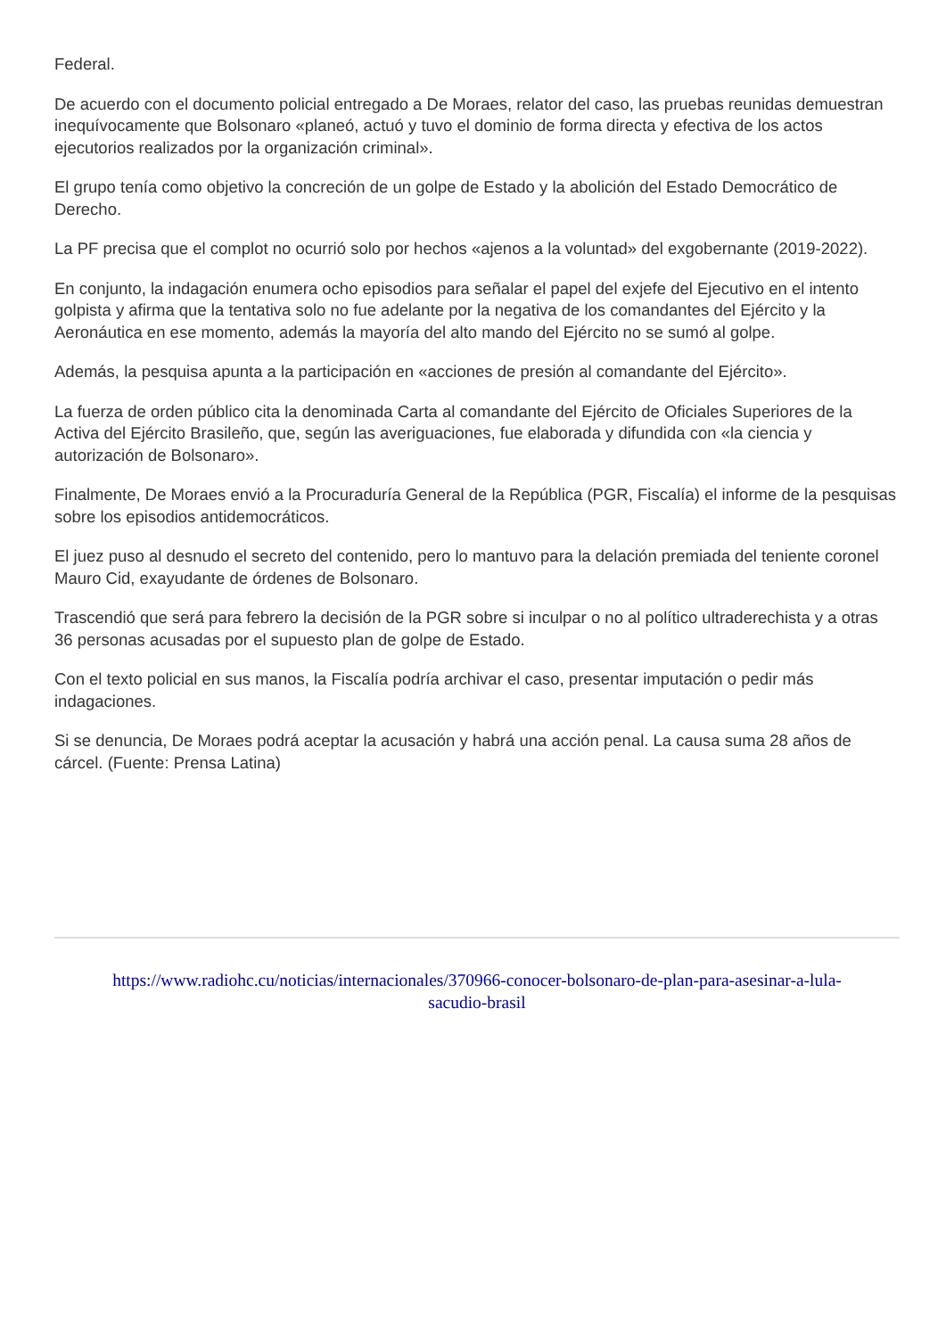Federal.
De acuerdo con el documento policial entregado a De Moraes, relator del caso, las pruebas reunidas demuestran inequívocamente que Bolsonaro «planeó, actuó y tuvo el dominio de forma directa y efectiva de los actos ejecutorios realizados por la organización criminal».
El grupo tenía como objetivo la concreción de un golpe de Estado y la abolición del Estado Democrático de Derecho.
La PF precisa que el complot no ocurrió solo por hechos «ajenos a la voluntad» del exgobernante (2019-2022).
En conjunto, la indagación enumera ocho episodios para señalar el papel del exjefe del Ejecutivo en el intento golpista y afirma que la tentativa solo no fue adelante por la negativa de los comandantes del Ejército y la Aeronáutica en ese momento, además la mayoría del alto mando del Ejército no se sumó al golpe.
Además, la pesquisa apunta a la participación en «acciones de presión al comandante del Ejército».
La fuerza de orden público cita la denominada Carta al comandante del Ejército de Oficiales Superiores de la Activa del Ejército Brasileño, que, según las averiguaciones, fue elaborada y difundida con «la ciencia y autorización de Bolsonaro».
Finalmente, De Moraes envió a la Procuraduría General de la República (PGR, Fiscalía) el informe de la pesquisas sobre los episodios antidemocráticos.
El juez puso al desnudo el secreto del contenido, pero lo mantuvo para la delación premiada del teniente coronel Mauro Cid, exayudante de órdenes de Bolsonaro.
Trascendió que será para febrero la decisión de la PGR sobre si inculpar o no al político ultraderechista y a otras 36 personas acusadas por el supuesto plan de golpe de Estado.
Con el texto policial en sus manos, la Fiscalía podría archivar el caso, presentar imputación o pedir más indagaciones.
Si se denuncia, De Moraes podrá aceptar la acusación y habrá una acción penal. La causa suma 28 años de cárcel. (Fuente: Prensa Latina)
https://www.radiohc.cu/noticias/internacionales/370966-conocer-bolsonaro-de-plan-para-asesinar-a-lula-
sacudio-brasil